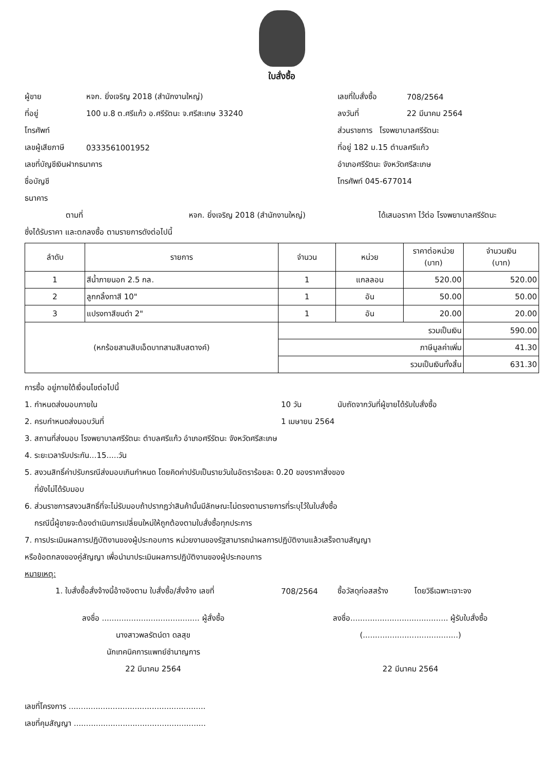ใบสั่งซื้อ
ผู้ขาย หจก. ยิ่งเจริญ 2018 (สำนักงานใหญ่)
ที่อยู่ 100 ม.8 ต.ศรีแก้ว อ.ศรีรัตนะ จ.ศรีสะเกษ 33240
โทรศัพท์
เลขผู้เสียภาษี 0333561001952
เลขที่บัญชีเงินฝากธนาคาร
ชื่อบัญชี
ธนาคาร
เลขที่ใบสั่งซื้อ 708/2564
ลงวันที่ 22 มีนาคม 2564
ส่วนราชการ โรงพยาบาลศรีรัตนะ
ที่อยู่ 182 ม.15 ตำบลศรีแก้ว
อำเภอศรีรัตนะ จังหวัดศรีสะเกษ
โทรศัพท์ 045-677014
ตามที่ หจก. ยิ่งเจริญ 2018 (สำนักงานใหญ่) ได้เสนอราคา ไว้ต่อ โรงพยาบาลศรีรัตนะ
ซึ่งได้รับราคา และตกลงซื้อ ตามรายการดังต่อไปนี้
| ลำดับ | รายการ | จำนวน | หน่วย | ราคาต่อหน่วย (บาท) | จำนวนเงิน (บาท) |
| --- | --- | --- | --- | --- | --- |
| 1 | สีน้ำภายนอก 2.5 กล. | 1 | แกลลอน | 520.00 | 520.00 |
| 2 | ลูกกลิ้งทาสี 10" | 1 | อัน | 50.00 | 50.00 |
| 3 | แปรงทาสีขนดำ 2" | 1 | อัน | 20.00 | 20.00 |
| (หกร้อยสามสิบเอ็ดบาทสามสิบสตางค์) | | รวมเป็นเงิน | | | 590.00 |
| | | ภาษีมูลค่าเพิ่ม | | | 41.30 |
| | | รวมเป็นเงินทั้งสิ้น | | | 631.30 |
การซื้อ อยู่ภายใต้เงื่อนไขต่อไปนี้
1. กำหนดส่งมอบภายใน 10 วัน นับถัดจากวันที่ผู้ขายได้รับใบสั่งซื้อ
2. ครบกำหนดส่งมอบวันที่ 1 เมษายน 2564
3. สถานที่ส่งมอบ โรงพยาบาลศรีรัตนะ ตำบลศรีแก้ว อำเภอศรีรัตนะ จังหวัดศรีสะเกษ
4. ระยะเวลารับประกัน...15.....วัน
5. สงวนสิทธิ์ค่าปรับกรณีส่งมอบเกินกำหนด โดยคิดค่าปรับเป็นรายวันในอัตราร้อยละ 0.20 ของราคาสิ่งของ
ที่ยังไม่ได้รับมอบ
6. ส่วนราชการสงวนสิทธิ์ที่จะไม่รับมอบถ้าปรากฏว่าสินค้านั้นมีลักษณะไม่ตรงตามรายการที่ระบุไว้ในใบสั่งซื้อ
กรณีนี้ผู้ขายจะต้องดำเนินการเปลี่ยนใหม่ให้ถูกต้องตามใบสั่งซื้อทุกประการ
7. การประเมินผลการปฏิบัติงานของผู้ประกอบการ หน่วยงานของรัฐสามารถนำผลการปฏิบัติงานแล้วเสร็จตามสัญญา
หรือข้อตกลงของคู่สัญญา เพื่อนำมาประเมินผลการปฏิบัติงานของผู้ประกอบการ
หมายเหตุ:
1. ใบสั่งซื้อสั่งจ้างนี้อ้างอิงตาม ใบสั่งซื้อ/สั่งจ้าง เลขที่ 708/2564 ซื้อวัสดุก่อสสร้าง โดยวิธีเฉพาะเจาะจง
ลงชื่อ ........................................ ผู้สั่งซื้อ
นางสาวพลรัตน์ดา ดลสุข
นักเทคนิคการแพทย์ชำนาญการ
22 มีนาคม 2564
ลงชื่อ........................................ ผู้รับใบสั่งซื้อ
(.......................................)
22 มีนาคม 2564
เลขที่โครงการ ........................................................
เลขที่คุมสัญญา ......................................................